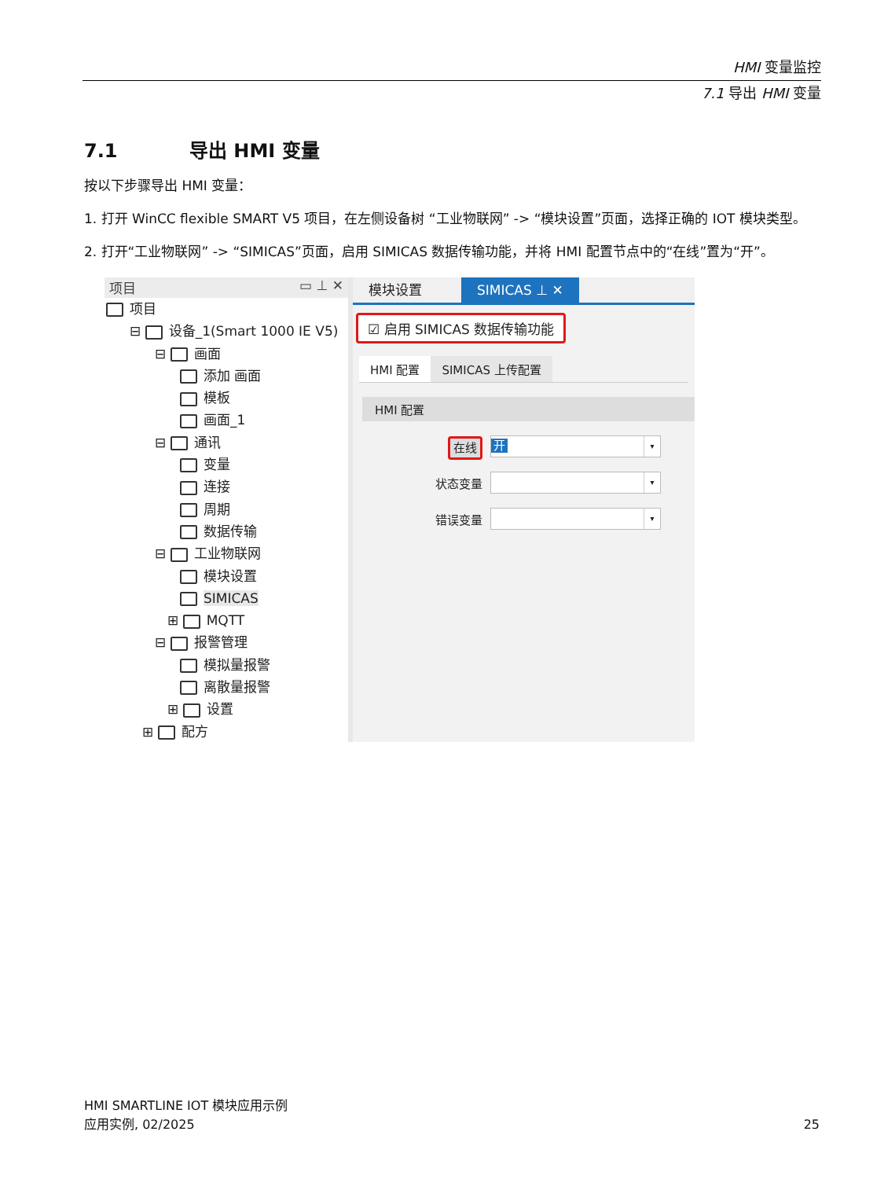HMI 变量监控
7.1 导出 HMI 变量
7.1 导出 HMI 变量
按以下步骤导出 HMI 变量：
1. 打开 WinCC flexible SMART V5 项目，在左侧设备树 “工业物联网” -> “模块设置”页面，选择正确的 IOT 模块类型。
2. 打开“工业物联网” -> “SIMICAS”页面，启用 SIMICAS 数据传输功能，并将 HMI 配置节点中的“在线”置为“开”。
项目 ▭ ⊥ ✕
项目
⊟ 设备_1(Smart 1000 IE V5)
⊟ 画面
添加 画面
模板
画面_1
⊟ 通讯
变量
连接
周期
数据传输
⊟ 工业物联网
模块设置
SIMICAS
⊞ MQTT
⊟ 报警管理
模拟量报警
离散量报警
⊞ 设置
⊞ 配方
模块设置 SIMICAS ⊥ ✕
☑ 启用 SIMICAS 数据传输功能
HMI 配置 SIMICAS 上传配置
HMI 配置
在线
开 ▾
状态变量
▾
错误变量
▾
HMI SMARTLINE IOT 模块应用示例
应用实例, 02/2025
25